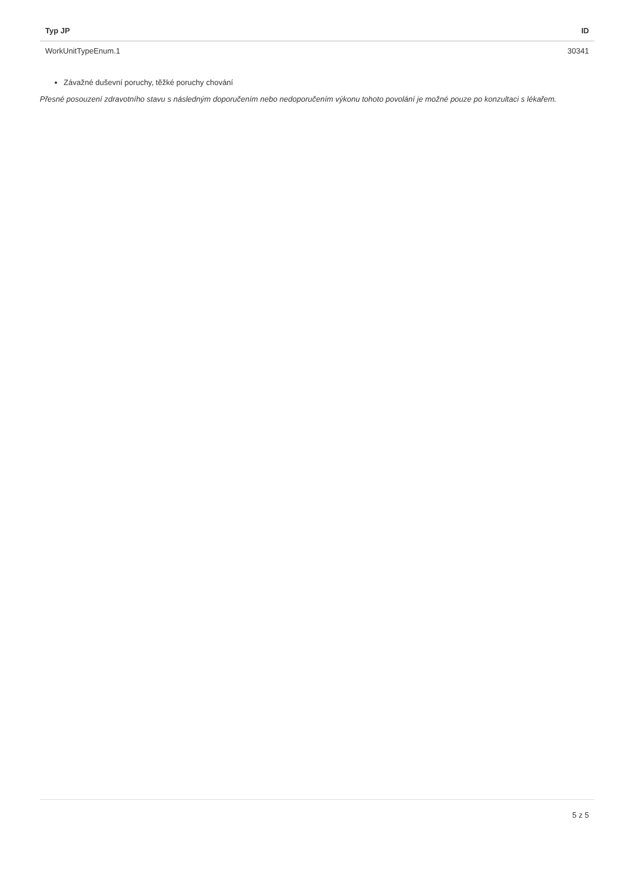| Typ JP | ID |
| --- | --- |
| WorkUnitTypeEnum.1 | 30341 |
Závažné duševní poruchy, těžké poruchy chování
Přesné posouzení zdravotního stavu s následným doporučením nebo nedoporučením výkonu tohoto povolání je možné pouze po konzultaci s lékařem.
5 z 5